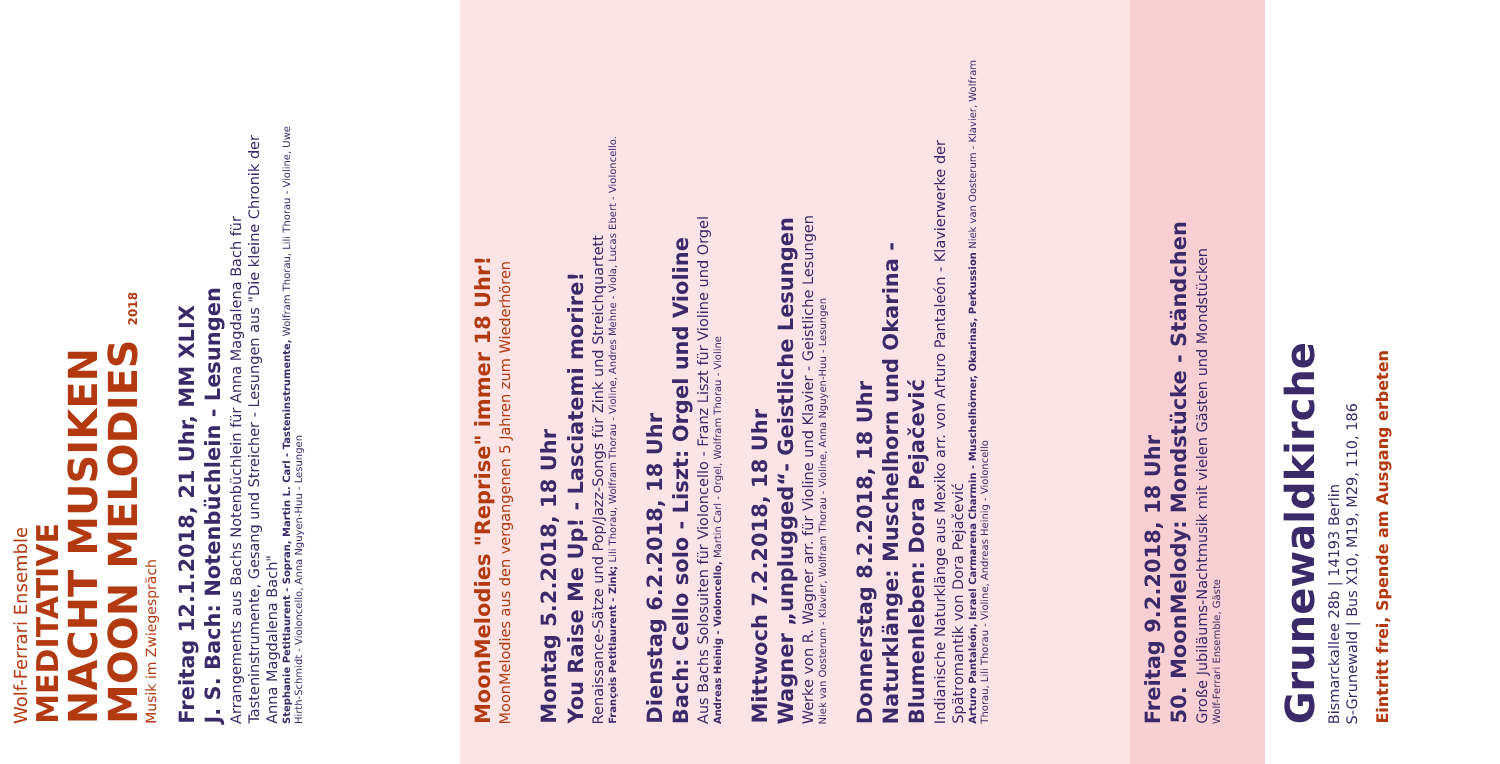Wolf-Ferrari Ensemble
MEDITATIVE
NACHT MUSIKEN
MOON MELODIES 2018
Musik im Zwiegespräch
Freitag 12.1.2018, 21 Uhr, MM XLIX
J. S. Bach: Notenbüchlein - Lesungen
Arrangements aus Bachs Notenbüchlein für Anna Magdalena Bach für Tasteninstrumente, Gesang und Streicher - Lesungen aus "Die kleine Chronik der Anna Magdalena Bach"
Stephanie Petitlaurent - Sopran, Martin L. Carl - Tasteninstrumente, Wolfram Thorau, Lili Thorau - Violine, Uwe Hirth-Schmidt - Violoncello, Anna Nguyen-Huu - Lesungen
MoonMelodies "Reprise" immer 18 Uhr!
MoonMelodies aus den vergangenen 5 Jahren zum Wiederhören
Montag 5.2.2018, 18 Uhr
You Raise Me Up! - Lasciatemi morire!
Renaissance-Sätze und Pop/Jazz-Songs für Zink und Streichquartett
François Petitlaurent - Zink; Lili Thorau, Wolfram Thorau - Violine, Andres Mehne - Viola, Lucas Ebert - Violoncello.
Dienstag 6.2.2018, 18 Uhr
Bach: Cello solo - Liszt: Orgel und Violine
Aus Bachs Solosuiten für Violoncello - Franz Liszt für Violine und Orgel
Andreas Heinig - Violoncello, Martin Carl - Orgel, Wolfram Thorau - Violine
Mittwoch 7.2.2018, 18 Uhr
Wagner „unplugged“- Geistliche Lesungen
Werke von R. Wagner arr. für Violine und Klavier - Geistliche Lesungen
Niek van Oosterum - Klavier, Wolfram Thorau - Violine, Anna Nguyen-Huu - Lesungen
Donnerstag 8.2.2018, 18 Uhr
Naturklänge: Muschelhorn und Okarina -
Blumenleben: Dora Pejačević
Indianische Naturklänge aus Mexiko arr. von Arturo Pantaleón - Klavierwerke der Spätromantik von Dora Pejačević
Arturo Pantaleón, Israel Carmarena Charmin - Muschelhörner, Okarinas, Perkussion Niek van Oosterum - Klavier, Wolfram Thorau, Lili Thorau - Violine, Andreas Heinig - Violoncello
Freitag 9.2.2018, 18 Uhr
50. MoonMelody: Mondstücke - Ständchen
Große Jubiläums-Nachtmusik mit vielen Gästen und Mondstücken
Wolf-Ferrari Ensemble, Gäste
Grunewaldkirche
Bismarckallee 28b | 14193 Berlin
S-Grunewald | Bus X10, M19, M29, 110, 186
Eintritt frei, Spende am Ausgang erbeten